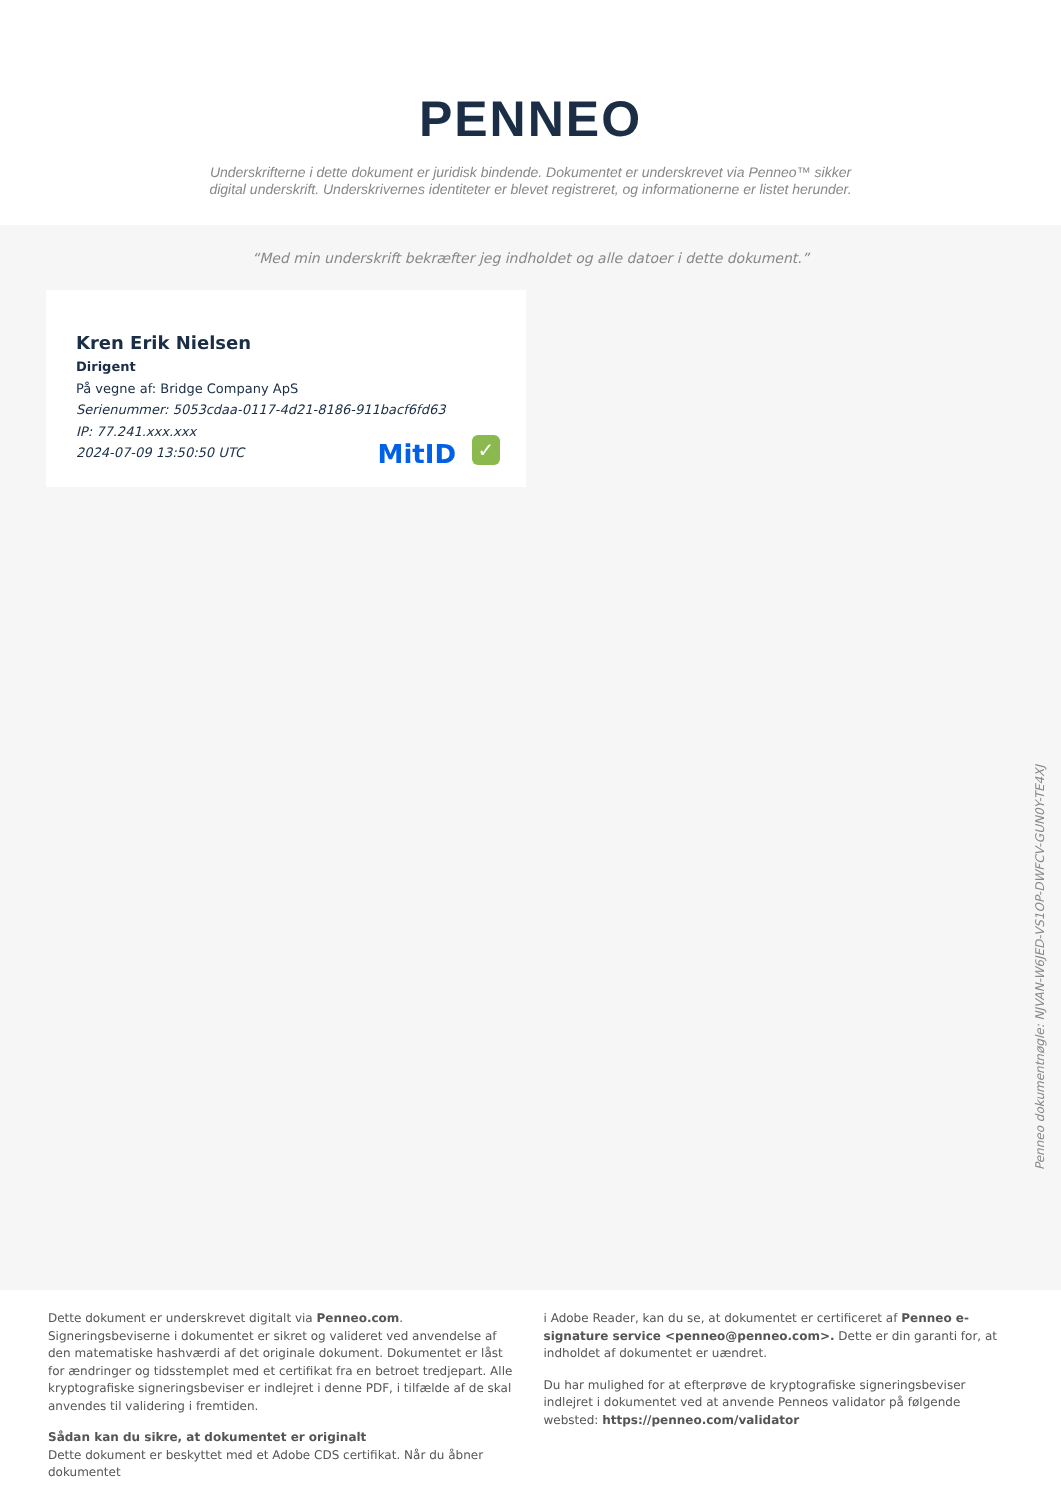PENNEO
Underskrifterne i dette dokument er juridisk bindende. Dokumentet er underskrevet via Penneo™ sikker digital underskrift. Underskrivernes identiteter er blevet registreret, og informationerne er listet herunder.
“Med min underskrift bekræfter jeg indholdet og alle datoer i dette dokument.”
Kren Erik Nielsen
Dirigent
På vegne af: Bridge Company ApS
Serienummer: 5053cdaa-0117-4d21-8186-911bacf6fd63
IP: 77.241.xxx.xxx
2024-07-09 13:50:50 UTC
MitID ✓
Penneo dokumentnøgle: NJVAN-W6JED-VS1OP-DWFCV-GUN0Y-TE4XJ
Dette dokument er underskrevet digitalt via Penneo.com. Signeringsbeviserne i dokumentet er sikret og valideret ved anvendelse af den matematiske hashværdi af det originale dokument. Dokumentet er låst for ændringer og tidsstemplet med et certifikat fra en betroet tredjepart. Alle kryptografiske signeringsbeviser er indlejret i denne PDF, i tilfælde af de skal anvendes til validering i fremtiden.
Sådan kan du sikre, at dokumentet er originalt
Dette dokument er beskyttet med et Adobe CDS certifikat. Når du åbner dokumentet
i Adobe Reader, kan du se, at dokumentet er certificeret af Penneo e-signature service <penneo@penneo.com>. Dette er din garanti for, at indholdet af dokumentet er uændret.
Du har mulighed for at efterprøve de kryptografiske signeringsbeviser indlejret i dokumentet ved at anvende Penneos validator på følgende websted: https://penneo.com/validator